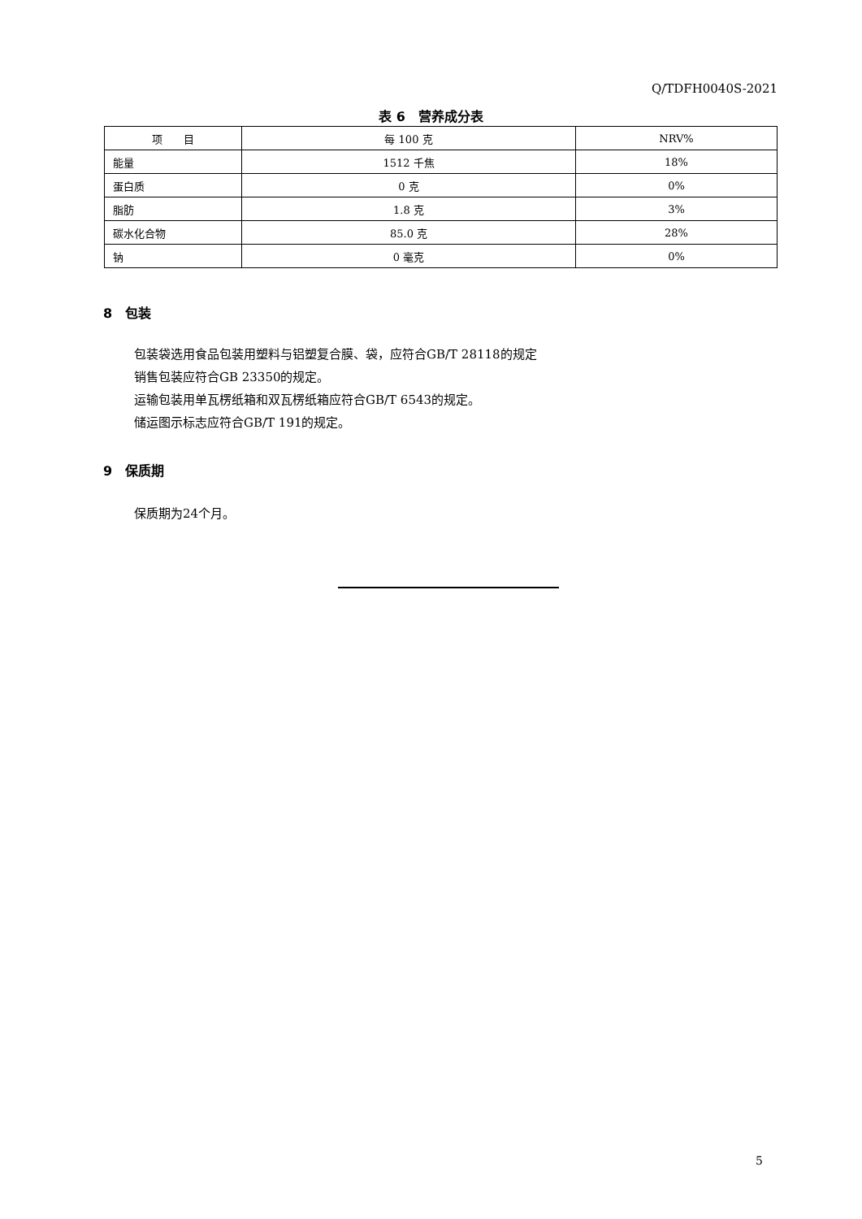Q/TDFH0040S-2021
表 6　营养成分表
| 项 目 | 每 100 克 | NRV% |
| --- | --- | --- |
| 能量 | 1512 千焦 | 18% |
| 蛋白质 | 0 克 | 0% |
| 脂肪 | 1.8 克 | 3% |
| 碳水化合物 | 85.0 克 | 28% |
| 钠 | 0 毫克 | 0% |
8　包装
包装袋选用食品包装用塑料与铝塑复合膜、袋，应符合GB/T 28118的规定
销售包装应符合GB 23350的规定。
运输包装用单瓦楞纸箱和双瓦楞纸箱应符合GB/T 6543的规定。
储运图示标志应符合GB/T 191的规定。
9　保质期
保质期为24个月。
5